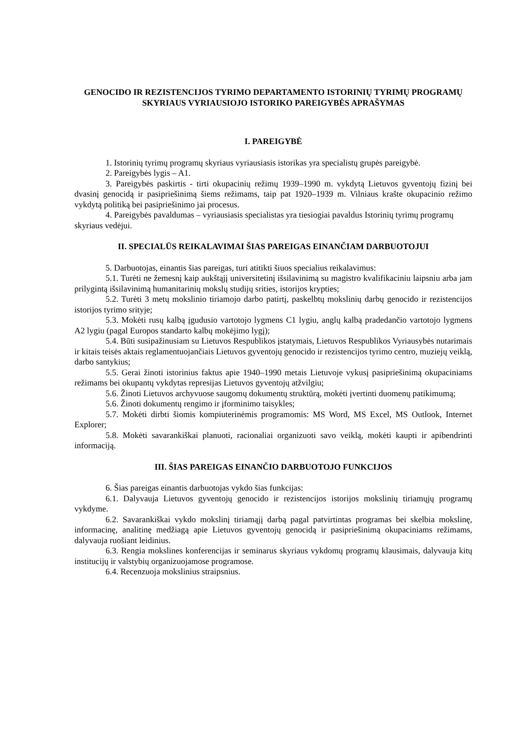GENOCIDO IR REZISTENCIJOS TYRIMO DEPARTAMENTO ISTORINIŲ TYRIMŲ PROGRAMŲ SKYRIAUS VYRIAUSIOJO ISTORIKO PAREIGYBĖS APRAŠYMAS
I. PAREIGYBĖ
1. Istorinių tyrimų programų skyriaus vyriausiasis istorikas yra specialistų grupės pareigybė.
2. Pareigybės lygis – A1.
3. Pareigybės paskirtis - tirti okupacinių režimų 1939–1990 m. vykdytą Lietuvos gyventojų fizinį bei dvasinį genocidą ir pasipriešinimą šiems režimams, taip pat 1920–1939 m. Vilniaus krašte okupacinio režimo vykdytą politiką bei pasipriešinimo jai procesus.
4. Pareigybės pavaldumas – vyriausiasis specialistas yra tiesiogiai pavaldus Istorinių tyrimų programų skyriaus vedėjui.
II. SPECIALŪS REIKALAVIMAI ŠIAS PAREIGAS EINANČIAM DARBUOTOJUI
5. Darbuotojas, einantis šias pareigas, turi atitikti šiuos specialius reikalavimus:
5.1. Turėti ne žemesnį kaip aukštąjį universitetinį išsilavinimą su magistro kvalifikaciniu laipsniu arba jam prilygintą išsilavinimą humanitarinių mokslų studijų srities, istorijos krypties;
5.2. Turėti 3 metų mokslinio tiriamojo darbo patirtį, paskelbtų mokslinių darbų genocido ir rezistencijos istorijos tyrimo srityje;
5.3. Mokėti rusų kalbą įgudusio vartotojo lygmens C1 lygiu, anglų kalbą pradedančio vartotojo lygmens A2 lygiu (pagal Europos standarto kalbų mokėjimo lygį);
5.4. Būti susipažinusiam su Lietuvos Respublikos įstatymais, Lietuvos Respublikos Vyriausybės nutarimais ir kitais teisės aktais reglamentuojančiais Lietuvos gyventojų genocido ir rezistencijos tyrimo centro, muziejų veiklą, darbo santykius;
5.5. Gerai žinoti istorinius faktus apie 1940–1990 metais Lietuvoje vykusį pasipriešinimą okupaciniams režimams bei okupantų vykdytas represijas Lietuvos gyventojų atžvilgiu;
5.6. Žinoti Lietuvos archyvuose saugomų dokumentų struktūrą, mokėti įvertinti duomenų patikimumą;
5.6. Žinoti dokumentų rengimo ir įforminimo taisykles;
5.7. Mokėti dirbti šiomis kompiuterinėmis programomis: MS Word, MS Excel, MS Outlook, Internet Explorer;
5.8. Mokėti savarankiškai planuoti, racionaliai organizuoti savo veiklą, mokėti kaupti ir apibendrinti informaciją.
III. ŠIAS PAREIGAS EINANČIO DARBUOTOJO FUNKCIJOS
6. Šias pareigas einantis darbuotojas vykdo šias funkcijas:
6.1. Dalyvauja Lietuvos gyventojų genocido ir rezistencijos istorijos mokslinių tiriamųjų programų vykdyme.
6.2. Savarankiškai vykdo mokslinį tiriamąjį darbą pagal patvirtintas programas bei skelbia mokslinę, informacinę, analitinę medžiagą apie Lietuvos gyventojų genocidą ir pasipriešinimą okupaciniams režimams, dalyvauja ruošiant leidinius.
6.3. Rengia mokslines konferencijas ir seminarus skyriaus vykdomų programų klausimais, dalyvauja kitų institucijų ir valstybių organizuojamose programose.
6.4. Recenzuoja mokslinius straipsnius.